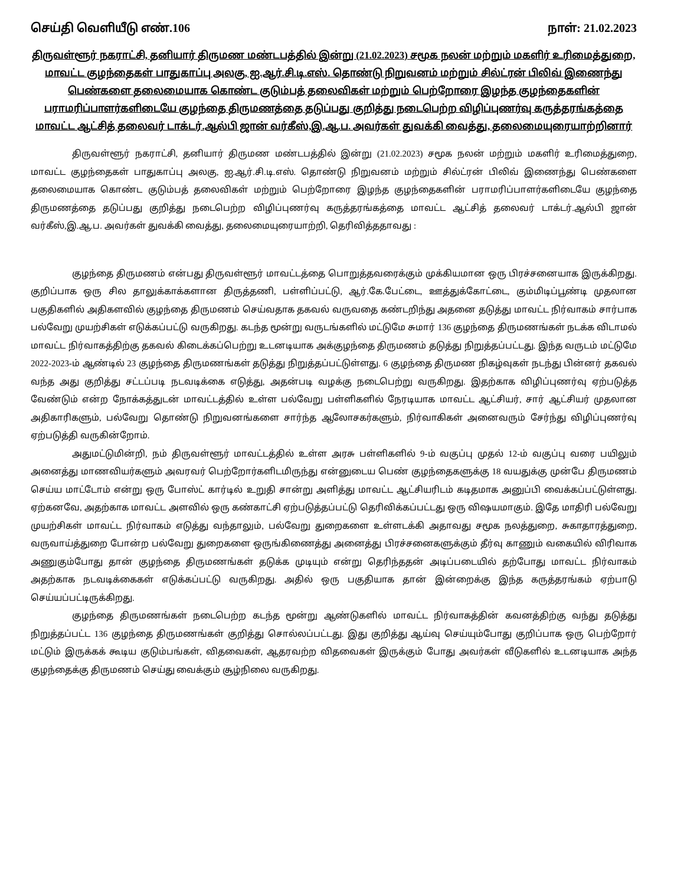செய்தி வெளியீடு எண்.106 நாள்: 21.02.2023
திருவள்ளூர் நகராட்சி, தனியார் திருமண மண்டபத்தில் இன்று (21.02.2023) சமூக நலன் மற்றும் மகளிர் உரிமைத்துறை, மாவட்ட குழந்தைகள் பாதுகாப்பு அலகு, ஐ.ஆர்.சி.டி.எஸ். தொண்டு நிறுவனம் மற்றும் சில்ட்ரன் பிலிவ் இணைந்து பெண்களை தலைமையாக கொண்ட குடும்பத் தலைவிகள் மற்றும் பெற்றோரை இழந்த குழந்தைகளின் பராமரிப்பாளர்களிடையே குழந்தை திருமணத்தை தடுப்பது குறித்து நடைபெற்ற விழிப்புணர்வு கருத்தரங்கத்தை மாவட்ட ஆட்சித் தலைவர் டாக்டர்.ஆல்பி ஜான் வர்கீஸ்,இ.ஆ.ப. அவர்கள் துவக்கி வைத்து, தலைமையுரையாற்றினார்
திருவள்ளூர் நகராட்சி, தனியார் திருமண மண்டபத்தில் இன்று (21.02.2023) சமூக நலன் மற்றும் மகளிர் உரிமைத்துறை, மாவட்ட குழந்தைகள் பாதுகாப்பு அலகு, ஐ.ஆர்.சி.டி.எஸ். தொண்டு நிறுவனம் மற்றும் சில்ட்ரன் பிலிவ் இணைந்து பெண்களை தலைமையாக கொண்ட குடும்பத் தலைவிகள் மற்றும் பெற்றோரை இழந்த குழந்தைகளின் பராமரிப்பாளர்களிடையே குழந்தை திருமணத்தை தடுப்பது குறித்து நடைபெற்ற விழிப்புணர்வு கருத்தரங்கத்தை மாவட்ட ஆட்சித் தலைவர் டாக்டர்.ஆல்பி ஜான் வர்கீஸ்,இ.ஆ.ப. அவர்கள் துவக்கி வைத்து, தலைமையுரையாற்றி, தெரிவித்ததாவது :
குழந்தை திருமணம் என்பது திருவள்ளூர் மாவட்டத்தை பொறுத்தவரைக்கும் முக்கியமான ஒரு பிரச்சனையாக இருக்கிறது. குறிப்பாக ஒரு சில தாலுக்காக்களான திருத்தணி, பள்ளிப்பட்டு, ஆர்.கே.பேட்டை, ஊத்துக்கோட்டை, கும்மிடிப்பூண்டி முதலான பகுதிகளில் அதிகளவில் குழந்தை திருமணம் செய்வதாக தகவல் வருவதை கண்டறிந்து அதனை தடுத்து மாவட்ட நிர்வாகம் சார்பாக பல்வேறு முயற்சிகள் எடுக்கப்பட்டு வருகிறது. கடந்த மூன்று வருடங்களில் மட்டுமே சுமார் 136 குழந்தை திருமணங்கள் நடக்க விடாமல் மாவட்ட நிர்வாகத்திற்கு தகவல் கிடைக்கப்பெற்று உடனடியாக அக்குழந்தை திருமணம் தடுத்து நிறுத்தப்பட்டது. இந்த வருடம் மட்டுமே 2022-2023-ம் ஆண்டில் 23 குழந்தை திருமணங்கள் தடுத்து நிறுத்தப்பட்டுள்ளது. 6 குழந்தை திருமண நிகழ்வுகள் நடந்து பின்னர் தகவல் வந்த அது குறித்து சட்டப்படி நடவடிக்கை எடுத்து, அதன்படி வழக்கு நடைபெற்று வருகிறது. இதற்காக விழிப்புணர்வு ஏற்படுத்த வேண்டும் என்ற நோக்கத்துடன் மாவட்டத்தில் உள்ள பல்வேறு பள்ளிகளில் நேரடியாக மாவட்ட ஆட்சியர், சார் ஆட்சியர் முதலான அதிகாரிகளும், பல்வேறு தொண்டு நிறுவனங்களை சார்ந்த ஆலோசகர்களும், நிர்வாகிகள் அனைவரும் சேர்ந்து விழிப்புணர்வு ஏற்படுத்தி வருகின்றோம்.
அதுமட்டுமின்றி, நம் திருவள்ளூர் மாவட்டத்தில் உள்ள அரசு பள்ளிகளில் 9-ம் வகுப்பு முதல் 12-ம் வகுப்பு வரை பயிலும் அனைத்து மாணவியர்களும் அவரவர் பெற்றோர்களிடமிருந்து என்னுடைய பெண் குழந்தைகளுக்கு 18 வயதுக்கு முன்பே திருமணம் செய்ய மாட்டோம் என்று ஒரு போஸ்ட் கார்டில் உறுதி சான்று அளித்து மாவட்ட ஆட்சியரிடம் கடிதமாக அனுப்பி வைக்கப்பட்டுள்ளது. ஏற்கனவே, அதற்காக மாவட்ட அளவில் ஒரு கண்காட்சி ஏற்படுத்தப்பட்டு தெரிவிக்கப்பட்டது ஒரு விஷயமாகும். இதே மாதிரி பல்வேறு முயற்சிகள் மாவட்ட நிர்வாகம் எடுத்து வந்தாலும், பல்வேறு துறைகளை உள்ளடக்கி அதாவது சமூக நலத்துறை, சுகாதாரத்துறை, வருவாய்த்துறை போன்ற பல்வேறு துறைகளை ஒருங்கிணைத்து அனைத்து பிரச்சனைகளுக்கும் தீர்வு காணும் வகையில் விரிவாக அணுகும்போது தான் குழந்தை திருமணங்கள் தடுக்க முடியும் என்று தெரிந்ததன் அடிப்படையில் தற்போது மாவட்ட நிர்வாகம் அதற்காக நடவடிக்கைகள் எடுக்கப்பட்டு வருகிறது. அதில் ஒரு பகுதியாக தான் இன்றைக்கு இந்த கருத்தரங்கம் ஏற்பாடு செய்யப்பட்டிருக்கிறது.
குழந்தை திருமணங்கள் நடைபெற்ற கடந்த மூன்று ஆண்டுகளில் மாவட்ட நிர்வாகத்தின் கவனத்திற்கு வந்து தடுத்து நிறுத்தப்பட்ட 136 குழந்தை திருமணங்கள் குறித்து சொல்லப்பட்டது. இது குறித்து ஆய்வு செய்யும்போது குறிப்பாக ஒரு பெற்றோர் மட்டும் இருக்கக் கூடிய குடும்பங்கள், விதவைகள், ஆதரவற்ற விதவைகள் இருக்கும் போது அவர்கள் வீடுகளில் உடனடியாக அந்த குழந்தைக்கு திருமணம் செய்து வைக்கும் சூழ்நிலை வருகிறது.